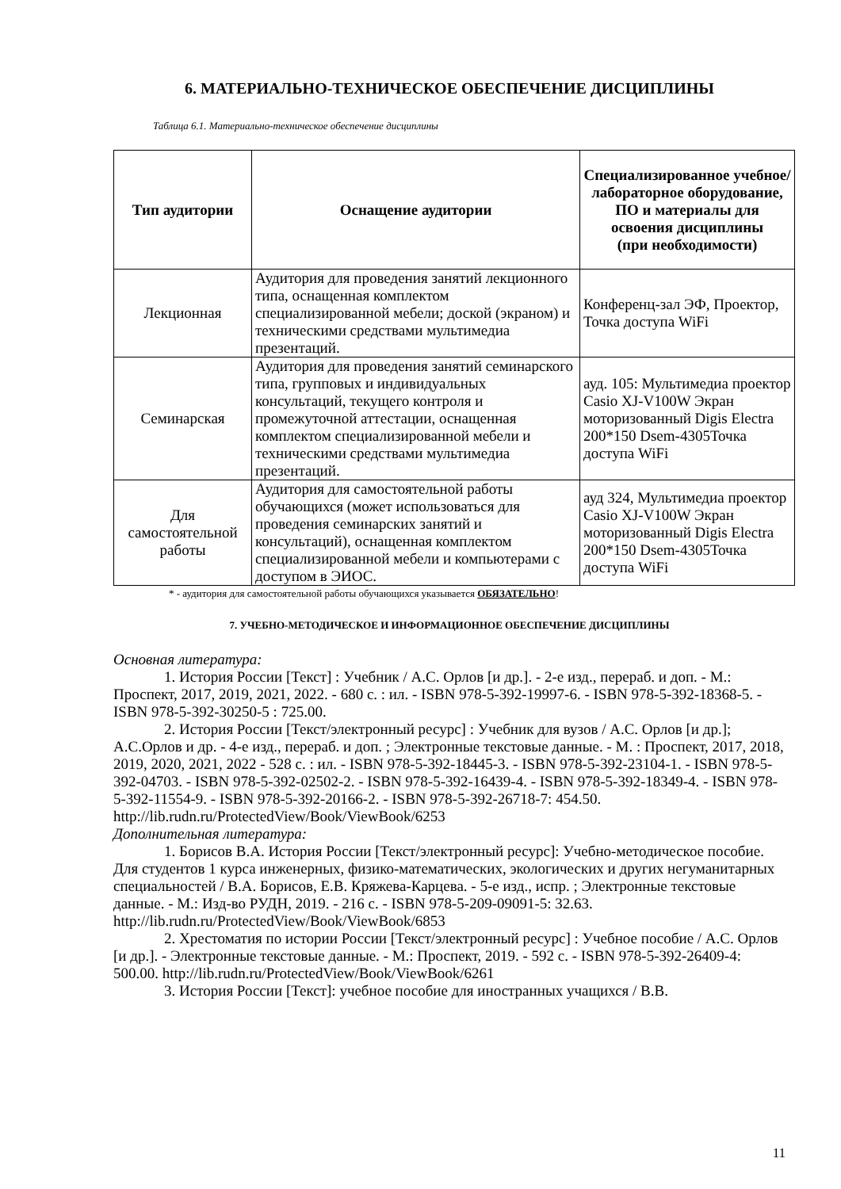6. МАТЕРИАЛЬНО-ТЕХНИЧЕСКОЕ ОБЕСПЕЧЕНИЕ ДИСЦИПЛИНЫ
Таблица 6.1. Материально-техническое обеспечение дисциплины
| Тип аудитории | Оснащение аудитории | Специализированное учебное/лабораторное оборудование, ПО и материалы для освоения дисциплины (при необходимости) |
| --- | --- | --- |
| Лекционная | Аудитория для проведения занятий лекционного типа, оснащенная комплектом специализированной мебели; доской (экраном) и техническими средствами мультимедиа презентаций. | Конференц-зал ЭФ, Проектор, Точка доступа WiFi |
| Семинарская | Аудитория для проведения занятий семинарского типа, групповых и индивидуальных консультаций, текущего контроля и промежуточной аттестации, оснащенная комплектом специализированной мебели и техническими средствами мультимедиа презентаций. | ауд. 105: Мультимедиа проектор Casio XJ-V100W Экран моторизованный Digis Electra 200*150 Dsem-4305Точка доступа WiFi |
| Для самостоятельной работы | Аудитория для самостоятельной работы обучающихся (может использоваться для проведения семинарских занятий и консультаций), оснащенная комплектом специализированной мебели и компьютерами с доступом в ЭИОС. | ауд 324, Мультимедиа проектор Casio XJ-V100W Экран моторизованный Digis Electra 200*150 Dsem-4305Точка доступа WiFi |
* - аудитория для самостоятельной работы обучающихся указывается ОБЯЗАТЕЛЬНО!
7. УЧЕБНО-МЕТОДИЧЕСКОЕ И ИНФОРМАЦИОННОЕ ОБЕСПЕЧЕНИЕ ДИСЦИПЛИНЫ
Основная литература:
1. История России [Текст] : Учебник / А.С. Орлов [и др.]. - 2-е изд., перераб. и доп. - М.: Проспект, 2017, 2019, 2021, 2022. - 680 с. : ил. - ISBN 978-5-392-19997-6. - ISBN 978-5-392-18368-5. - ISBN 978-5-392-30250-5 : 725.00.
2. История России [Текст/электронный ресурс] : Учебник для вузов / А.С. Орлов [и др.]; А.С.Орлов и др. - 4-е изд., перераб. и доп. ; Электронные текстовые данные. - М. : Проспект, 2017, 2018, 2019, 2020, 2021, 2022 - 528 с. : ил. - ISBN 978-5-392-18445-3. - ISBN 978-5-392-23104-1. - ISBN 978-5-392-04703. - ISBN 978-5-392-02502-2. - ISBN 978-5-392-16439-4. - ISBN 978-5-392-18349-4. - ISBN 978-5-392-11554-9. - ISBN 978-5-392-20166-2. - ISBN 978-5-392-26718-7: 454.50. http://lib.rudn.ru/ProtectedView/Book/ViewBook/6253
Дополнительная литература:
1. Борисов В.А. История России [Текст/электронный ресурс]: Учебно-методическое пособие. Для студентов 1 курса инженерных, физико-математических, экологических и других негуманитарных специальностей / В.А. Борисов, Е.В. Кряжева-Карцева. - 5-е изд., испр. ; Электронные текстовые данные. - М.: Изд-во РУДН, 2019. - 216 с. - ISBN 978-5-209-09091-5: 32.63. http://lib.rudn.ru/ProtectedView/Book/ViewBook/6853
2. Хрестоматия по истории России [Текст/электронный ресурс] : Учебное пособие / А.С. Орлов [и др.]. - Электронные текстовые данные. - М.: Проспект, 2019. - 592 с. - ISBN 978-5-392-26409-4: 500.00. http://lib.rudn.ru/ProtectedView/Book/ViewBook/6261
3. История России [Текст]: учебное пособие для иностранных учащихся / В.В.
11